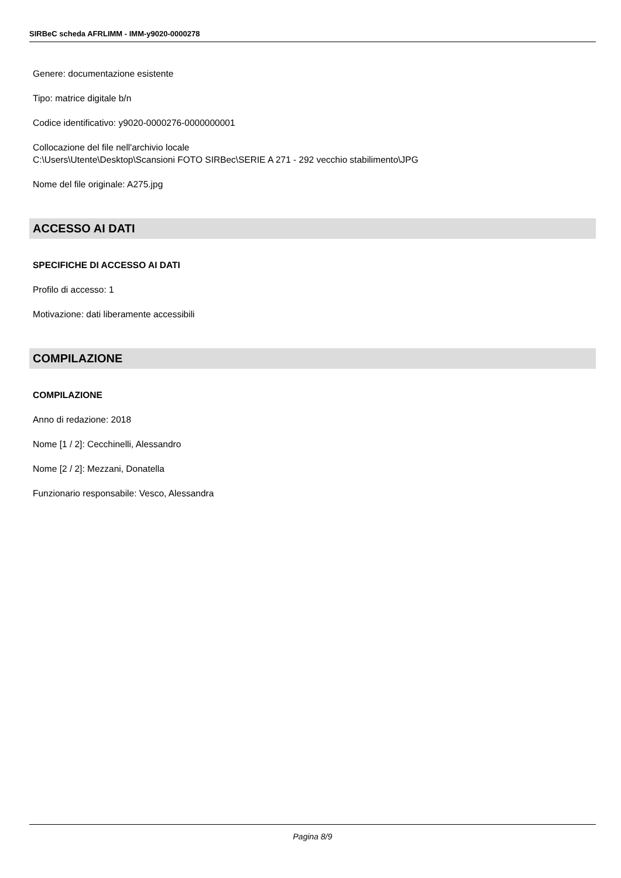SIRBeC scheda AFRLIMM - IMM-y9020-0000278
Genere: documentazione esistente
Tipo: matrice digitale b/n
Codice identificativo: y9020-0000276-0000000001
Collocazione del file nell'archivio locale
C:\Users\Utente\Desktop\Scansioni FOTO SIRBec\SERIE A 271 - 292 vecchio stabilimento\JPG
Nome del file originale: A275.jpg
ACCESSO AI DATI
SPECIFICHE DI ACCESSO AI DATI
Profilo di accesso: 1
Motivazione: dati liberamente accessibili
COMPILAZIONE
COMPILAZIONE
Anno di redazione: 2018
Nome [1 / 2]: Cecchinelli, Alessandro
Nome [2 / 2]: Mezzani, Donatella
Funzionario responsabile: Vesco, Alessandra
Pagina 8/9